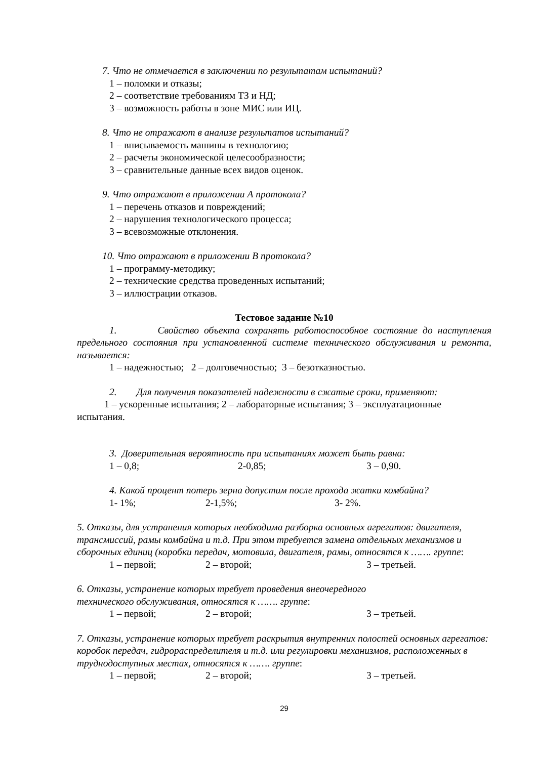7. Что не отмечается в заключении по результатам испытаний?
1 – поломки и отказы;
2 – соответствие требованиям ТЗ и НД;
3 – возможность работы в зоне МИС или ИЦ.
8. Что не отражают в анализе результатов испытаний?
1 – вписываемость машины в технологию;
2 – расчеты экономической целесообразности;
3 – сравнительные данные всех видов оценок.
9. Что отражают в приложении А протокола?
1 – перечень отказов и повреждений;
2 – нарушения технологического процесса;
3 – всевозможные отклонения.
10. Что отражают в приложении В протокола?
1 – программу-методику;
2 – технические средства проведенных испытаний;
3 – иллюстрации отказов.
Тестовое задание №10
1. Свойство объекта сохранять работоспособное состояние до наступления предельного состояния при установленной системе технического обслуживания и ремонта, называется:
1 – надежностью; 2 – долговечностью; 3 – безотказностью.
2. Для получения показателей надежности в сжатые сроки, применяют:
1 – ускоренные испытания; 2 – лабораторные испытания; 3 – эксплуатационные испытания.
3. Доверительная вероятность при испытаниях может быть равна:
1 – 0,8; 2-0,85; 3 – 0,90.
4. Какой процент потерь зерна допустим после прохода жатки комбайна?
1- 1%; 2-1,5%; 3- 2%.
5. Отказы, для устранения которых необходима разборка основных агрегатов: двигателя, трансмиссий, рамы комбайна и т.д. При этом требуется замена отдельных механизмов и сборочных единиц (коробки передач, мотовила, двигателя, рамы, относятся к ……. группе:
1 – первой; 2 – второй; 3 – третьей.
6. Отказы, устранение которых требует проведения внеочередного
технического обслуживания, относятся к ……. группе:
1 – первой; 2 – второй; 3 – третьей.
7. Отказы, устранение которых требует раскрытия внутренних полостей основных агрегатов: коробок передач, гидрораспределителя и т.д. или регулировки механизмов, расположенных в труднодоступных местах, относятся к ……. группе:
1 – первой; 2 – второй; 3 – третьей.
29